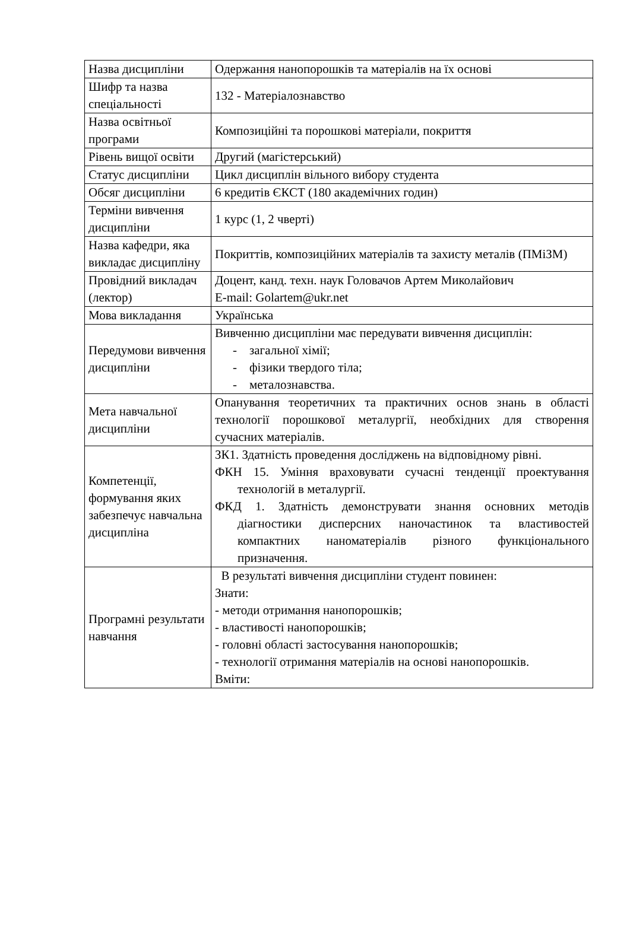| Назва дисципліни | Одержання нанопорошків та матеріалів на їх основі |
| Шифр та назва спеціальності | 132 - Матеріалознавство |
| Назва освітньої програми | Композиційні та порошкові матеріали, покриття |
| Рівень вищої освіти | Другий (магістерський) |
| Статус дисципліни | Цикл дисциплін вільного вибору студента |
| Обсяг дисципліни | 6 кредитів ЄКСТ (180 академічних годин) |
| Терміни вивчення дисципліни | 1 курс (1, 2 чверті) |
| Назва кафедри, яка викладає дисципліну | Покриттів, композиційних матеріалів та захисту металів (ПМіЗМ) |
| Провідний викладач (лектор) | Доцент, канд. техн. наук Головачов Артем Миколайович E-mail: Golartem@ukr.net |
| Мова викладання | Українська |
| Передумови вивчення дисципліни | Вивченню дисципліни має передувати вивчення дисциплін: - загальної хімії; - фізики твердого тіла; - металознавства. |
| Мета навчальної дисципліни | Опанування теоретичних та практичних основ знань в області технології порошкової металургії, необхідних для створення сучасних матеріалів. |
| Компетенції, формування яких забезпечує навчальна дисципліна | ЗК1. Здатність проведення досліджень на відповідному рівні. ФКН 15. Уміння враховувати сучасні тенденції проектування технологій в металургії. ФКД 1. Здатність демонструвати знання основних методів діагностики дисперсних наночастинок та властивостей компактних наноматеріалів різного функціонального призначення. |
| Програмні результати навчання | В результаті вивчення дисципліни студент повинен: Знати: - методи отримання нанопорошків; - властивості нанопорошків; - головні області застосування нанопорошків; - технології отримання матеріалів на основі нанопорошків. Вміти: |